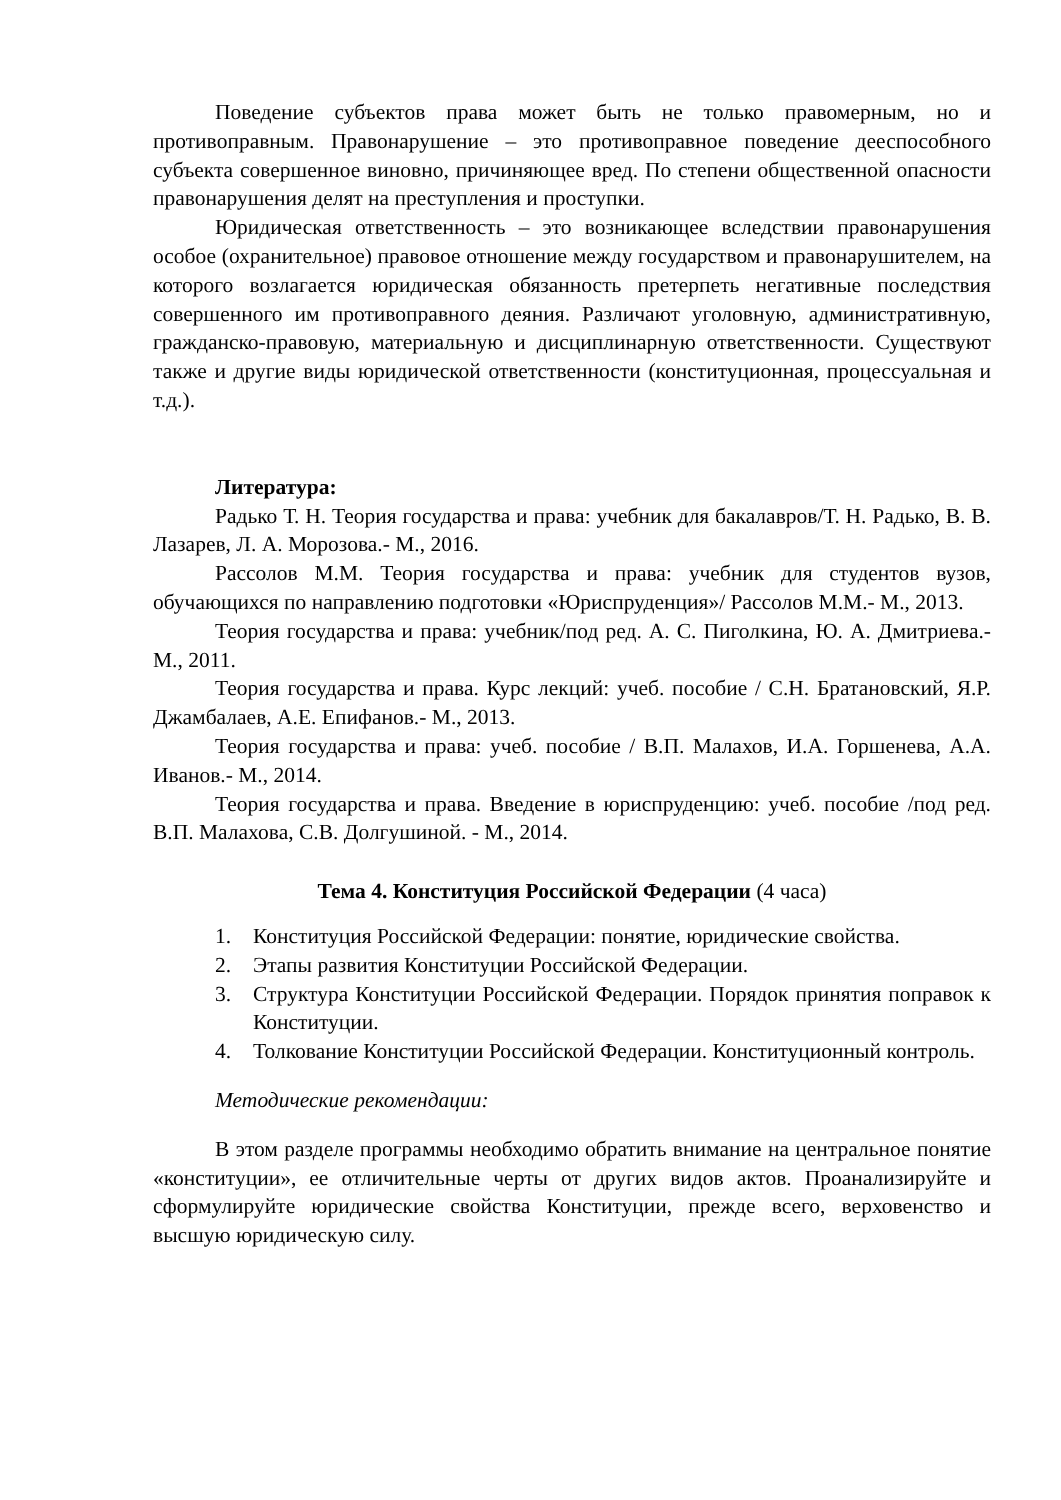Поведение субъектов права может быть не только правомерным, но и противоправным. Правонарушение – это противоправное поведение дееспособного субъекта совершенное виновно, причиняющее вред. По степени общественной опасности правонарушения делят на преступления и проступки.
Юридическая ответственность – это возникающее вследствии правонарушения особое (охранительное) правовое отношение между государством и правонарушителем, на которого возлагается юридическая обязанность претерпеть негативные последствия совершенного им противоправного деяния. Различают уголовную, административную, гражданско-правовую, материальную и дисциплинарную ответственности. Существуют также и другие виды юридической ответственности (конституционная, процессуальная и т.д.).
Литература:
Радько Т. Н. Теория государства и права: учебник для бакалавров/Т. Н. Радько, В. В. Лазарев, Л. А. Морозова.- М., 2016.
Рассолов М.М. Теория государства и права: учебник для студентов вузов, обучающихся по направлению подготовки «Юриспруденция»/ Рассолов М.М.- М., 2013.
Теория государства и права: учебник/под ред. А. С. Пиголкина, Ю. А. Дмитриева.- М., 2011.
Теория государства и права. Курс лекций: учеб. пособие / С.Н. Братановский, Я.Р. Джамбалаев, А.Е. Епифанов.- М., 2013.
Теория государства и права: учеб. пособие / В.П. Малахов, И.А. Горшенева, А.А. Иванов.- М., 2014.
Теория государства и права. Введение в юриспруденцию: учеб. пособие /под ред. В.П. Малахова, С.В. Долгушиной. - М., 2014.
Тема 4. Конституция Российской Федерации (4 часа)
1. Конституция Российской Федерации: понятие, юридические свойства.
2. Этапы развития Конституции Российской Федерации.
3. Структура Конституции Российской Федерации. Порядок принятия поправок к Конституции.
4. Толкование Конституции Российской Федерации. Конституционный контроль.
Методические рекомендации:
В этом разделе программы необходимо обратить внимание на центральное понятие «конституции», ее отличительные черты от других видов актов. Проанализируйте и сформулируйте юридические свойства Конституции, прежде всего, верховенство и высшую юридическую силу.